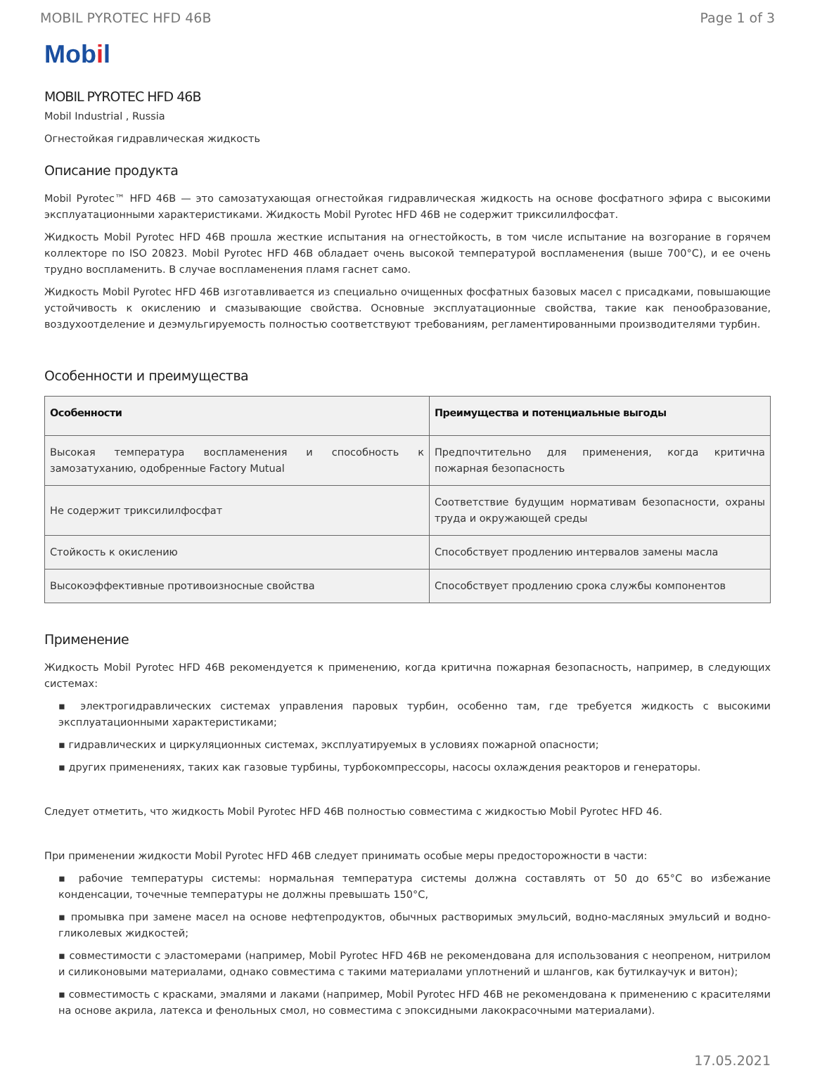MOBIL PYROTEC HFD 46B Page 1 of 3
Mobil
MOBIL PYROTEC HFD 46B
Mobil Industrial , Russia
Огнестойкая гидравлическая жидкость
Описание продукта
Mobil Pyrotec™ HFD 46B — это самозатухающая огнестойкая гидравлическая жидкость на основе фосфатного эфира с высокими эксплуатационными характеристиками. Жидкость Mobil Pyrotec HFD 46B не содержит триксилилфосфат.
Жидкость Mobil Pyrotec HFD 46B прошла жесткие испытания на огнестойкость, в том числе испытание на возгорание в горячем коллекторе по ISO 20823. Mobil Pyrotec HFD 46B обладает очень высокой температурой воспламенения (выше 700°C), и ее очень трудно воспламенить. В случае воспламенения пламя гаснет само.
Жидкость Mobil Pyrotec HFD 46B изготавливается из специально очищенных фосфатных базовых масел с присадками, повышающие устойчивость к окислению и смазывающие свойства. Основные эксплуатационные свойства, такие как пенообразование, воздухоотделение и деэмульгируемость полностью соответствуют требованиям, регламентированными производителями турбин.
Особенности и преимущества
| Особенности | Преимущества и потенциальные выгоды |
| --- | --- |
| Высокая температура воспламенения и способность к замозатуханию, одобренные Factory Mutual | Предпочтительно для применения, когда критична пожарная безопасность |
| Не содержит триксилилфосфат | Соответствие будущим нормативам безопасности, охраны труда и окружающей среды |
| Стойкость к окислению | Способствует продлению интервалов замены масла |
| Высокоэффективные противоизносные свойства | Способствует продлению срока службы компонентов |
Применение
Жидкость Mobil Pyrotec HFD 46B рекомендуется к применению, когда критична пожарная безопасность, например, в следующих системах:
▪ электрогидравлических системах управления паровых турбин, особенно там, где требуется жидкость с высокими эксплуатационными характеристиками;
▪ гидравлических и циркуляционных системах, эксплуатируемых в условиях пожарной опасности;
▪ других применениях, таких как газовые турбины, турбокомпрессоры, насосы охлаждения реакторов и генераторы.
Следует отметить, что жидкость Mobil Pyrotec HFD 46B полностью совместима с жидкостью Mobil Pyrotec HFD 46.
При применении жидкости Mobil Pyrotec HFD 46B следует принимать особые меры предосторожности в части:
▪ рабочие температуры системы: нормальная температура системы должна составлять от 50 до 65°C во избежание конденсации, точечные температуры не должны превышать 150°C,
▪ промывка при замене масел на основе нефтепродуктов, обычных растворимых эмульсий, водно-масляных эмульсий и водно-гликолевых жидкостей;
▪ совместимости с эластомерами (например, Mobil Pyrotec HFD 46B не рекомендована для использования с неопреном, нитрилом и силиконовыми материалами, однако совместима с такими материалами уплотнений и шлангов, как бутилкаучук и витон);
▪ совместимость с красками, эмалями и лаками (например, Mobil Pyrotec HFD 46B не рекомендована к применению с красителями на основе акрила, латекса и фенольных смол, но совместима с эпоксидными лакокрасочными материалами).
17.05.2021